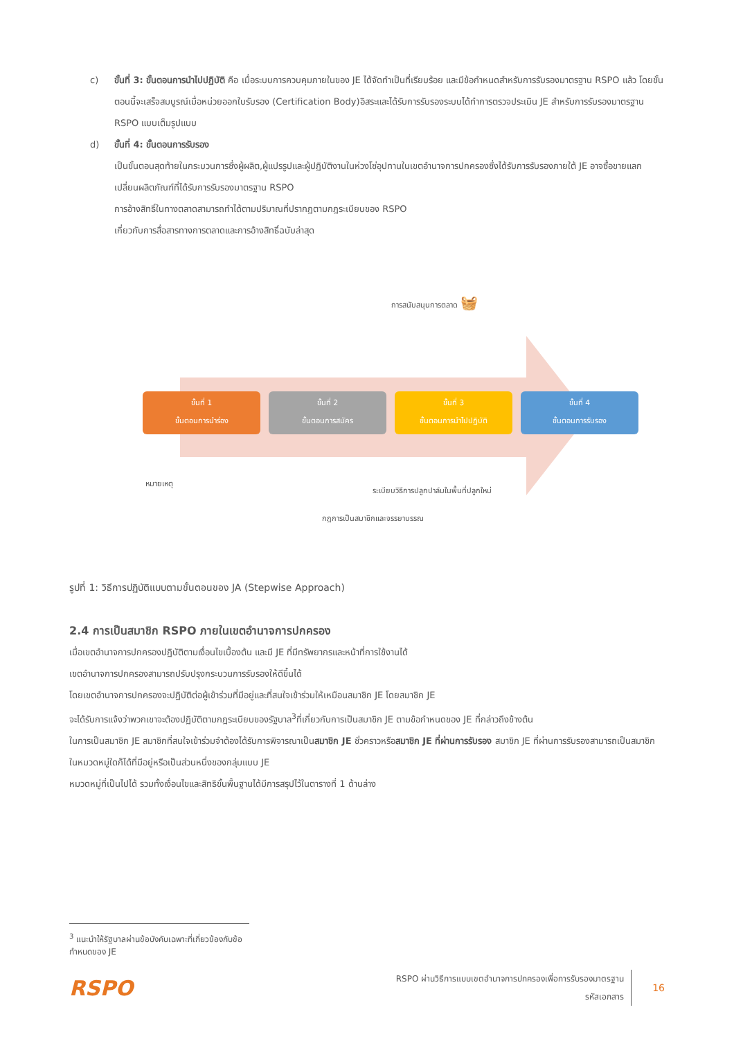c) ขั้นที่ 3: ขั้นตอนการนำไปปฏิบัติ คือ เมื่อระบบการควบคุมภายในของ JE ได้จัดทำเป็นที่เรียบร้อย และมีข้อกำหนดสำหรับการรับรองมาตรฐาน RSPO แล้ว โดยขั้นตอนนี้จะเสร็จสมบูรณ์เมื่อหน่วยออกใบรับรอง (Certification Body)อิสระและได้รับการรับรองระบบได้ทำการตรวจประเมิน JE สำหรับการรับรองมาตรฐาน RSPO แบบเต็มรูปแบบ
d) ขั้นที่ 4: ขั้นตอนการรับรอง
เป็นขั้นตอนสุดท้ายในกระบวนการซึ่งผู้ผลิต,ผู้แปรรูปและผู้ปฏิบัติงานในห่วงโซ่อุปทานในเขตอำนาจการปกครองซึ่งได้รับการรับรองภายใต้ JE อาจซื้อขายแลกเปลี่ยนผลิตภัณฑ์ที่ได้รับการรับรองมาตรฐาน RSPO
การอ้างสิทธิ์ในทางตลาดสามารถทำได้ตามปริมาณที่ปรากฏตามกฎระเบียบของ RSPO
เกี่ยวกับการสื่อสารทางการตลาดและการอ้างสิทธิ์ฉบับล่าสุด
การสนับสนุนการตลาด 🧺
ขั้นที่ 1
ขั้นตอนการนำร่อง
ขั้นที่ 2
ขั้นตอนการสมัคร
ขั้นที่ 3
ขั้นตอนการนำไปปฏิบัติ
ขั้นที่ 4
ขั้นตอนการรับรอง
หมายเหตุ
ระเบียบวิธีการปลูกปาล์มในพื้นที่ปลูกใหม่
กฎการเป็นสมาชิกและจรรยาบรรณ
รูปที่ 1: วิธีการปฏิบัติแบบตามขั้นตอนของ JA (Stepwise Approach)
2.4 การเป็นสมาชิก RSPO ภายในเขตอำนาจการปกครอง
เมื่อเขตอำนาจการปกครองปฏิบัติตามเงื่อนไขเบื้องต้น และมี JE ที่มีทรัพยากรและหน้าที่การใช้งานได้
เขตอำนาจการปกครองสามารถปรับปรุงกระบวนการรับรองให้ดีขึ้นได้
โดยเขตอำนาจการปกครองจะปฏิบัติต่อผู้เข้าร่วมที่มีอยู่และที่สนใจเข้าร่วมให้เหมือนสมาชิก JE โดยสมาชิก JE
จะได้รับการแจ้งว่าพวกเขาจะต้องปฏิบัติตามกฎระเบียบของรัฐบาล<sup>3</sup>ที่เกี่ยวกับการเป็นสมาชิก JE ตามข้อกำหนดของ JE ที่กล่าวถึงข้างต้น
ในการเป็นสมาชิก JE สมาชิกที่สนใจเข้าร่วมจำต้องได้รับการพิจารณาเป็นสมาชิก JE ชั่วคราวหรือสมาชิก JE ที่ผ่านการรับรอง สมาชิก JE ที่ผ่านการรับรองสามารถเป็นสมาชิกในหมวดหมู่ใดก็ได้ที่มีอยู่หรือเป็นส่วนหนึ่งของกลุ่มแบบ JE
หมวดหมู่ที่เป็นไปได้ รวมทั้งเงื่อนไขและสิทธิขั้นพื้นฐานได้มีการสรุปไว้ในตารางที่ 1 ด้านล่าง
<sup>3</sup> แนะนำให้รัฐบาลผ่านข้อบังคับเฉพาะที่เกี่ยวข้องกับข้อกำหนดของ JE
RSPO
RSPO ผ่านวิธีการแบบเขตอำนาจการปกครองเพื่อการรับรองมาตรฐาน
รหัสเอกสาร
16